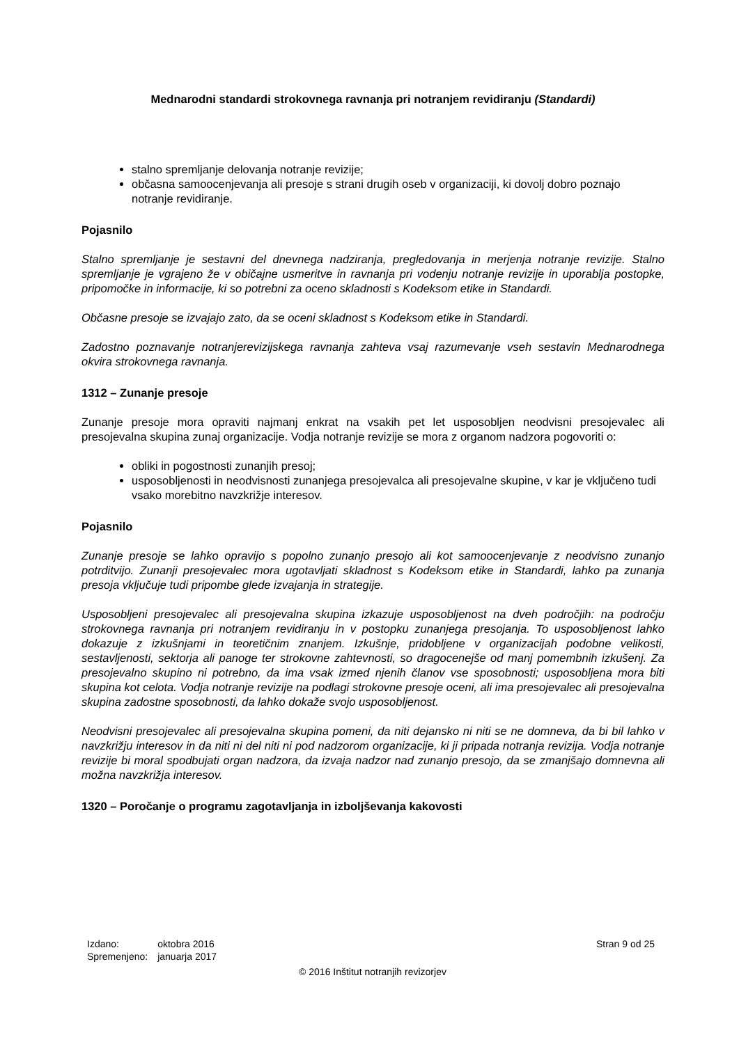Mednarodni standardi strokovnega ravnanja pri notranjem revidiranju (Standardi)
stalno spremljanje delovanja notranje revizije;
občasna samoocenjevanja ali presoje s strani drugih oseb v organizaciji, ki dovolj dobro poznajo notranje revidiranje.
Pojasnilo
Stalno spremljanje je sestavni del dnevnega nadziranja, pregledovanja in merjenja notranje revizije. Stalno spremljanje je vgrajeno že v običajne usmeritve in ravnanja pri vodenju notranje revizije in uporablja postopke, pripomočke in informacije, ki so potrebni za oceno skladnosti s Kodeksom etike in Standardi.
Občasne presoje se izvajajo zato, da se oceni skladnost s Kodeksom etike in Standardi.
Zadostno poznavanje notranjerevizijskega ravnanja zahteva vsaj razumevanje vseh sestavin Mednarodnega okvira strokovnega ravnanja.
1312 – Zunanje presoje
Zunanje presoje mora opraviti najmanj enkrat na vsakih pet let usposobljen neodvisni presojevalec ali presojevalna skupina zunaj organizacije. Vodja notranje revizije se mora z organom nadzora pogovoriti o:
obliki in pogostnosti zunanjih presoj;
usposobljenosti in neodvisnosti zunanjega presojevalca ali presojevalne skupine, v kar je vključeno tudi vsako morebitno navzkrižje interesov.
Pojasnilo
Zunanje presoje se lahko opravijo s popolno zunanjo presojo ali kot samoocenjevanje z neodvisno zunanjo potrditvijo. Zunanji presojevalec mora ugotavljati skladnost s Kodeksom etike in Standardi, lahko pa zunanja presoja vključuje tudi pripombe glede izvajanja in strategije.
Usposobljeni presojevalec ali presojevalna skupina izkazuje usposobljenost na dveh področjih: na področju strokovnega ravnanja pri notranjem revidiranju in v postopku zunanjega presojanja. To usposobljenost lahko dokazuje z izkušnjami in teoretičnim znanjem. Izkušnje, pridobljene v organizacijah podobne velikosti, sestavljenosti, sektorja ali panoge ter strokovne zahtevnosti, so dragocenejše od manj pomembnih izkušenj. Za presojevalno skupino ni potrebno, da ima vsak izmed njenih članov vse sposobnosti; usposobljena mora biti skupina kot celota. Vodja notranje revizije na podlagi strokovne presoje oceni, ali ima presojevalec ali presojevalna skupina zadostne sposobnosti, da lahko dokaže svojo usposobljenost.
Neodvisni presojevalec ali presojevalna skupina pomeni, da niti dejansko ni niti se ne domneva, da bi bil lahko v navzkrižju interesov in da niti ni del niti ni pod nadzorom organizacije, ki ji pripada notranja revizija. Vodja notranje revizije bi moral spodbujati organ nadzora, da izvaja nadzor nad zunanjo presojo, da se zmanjšajo domnevna ali možna navzkrižja interesov.
1320 – Poročanje o programu zagotavljanja in izboljševanja kakovosti
| Izdano: | oktobra 2016 |
| Spremenjeno: | januarja 2017 |
Stran 9 od 25
© 2016 Inštitut notranjih revizorjev